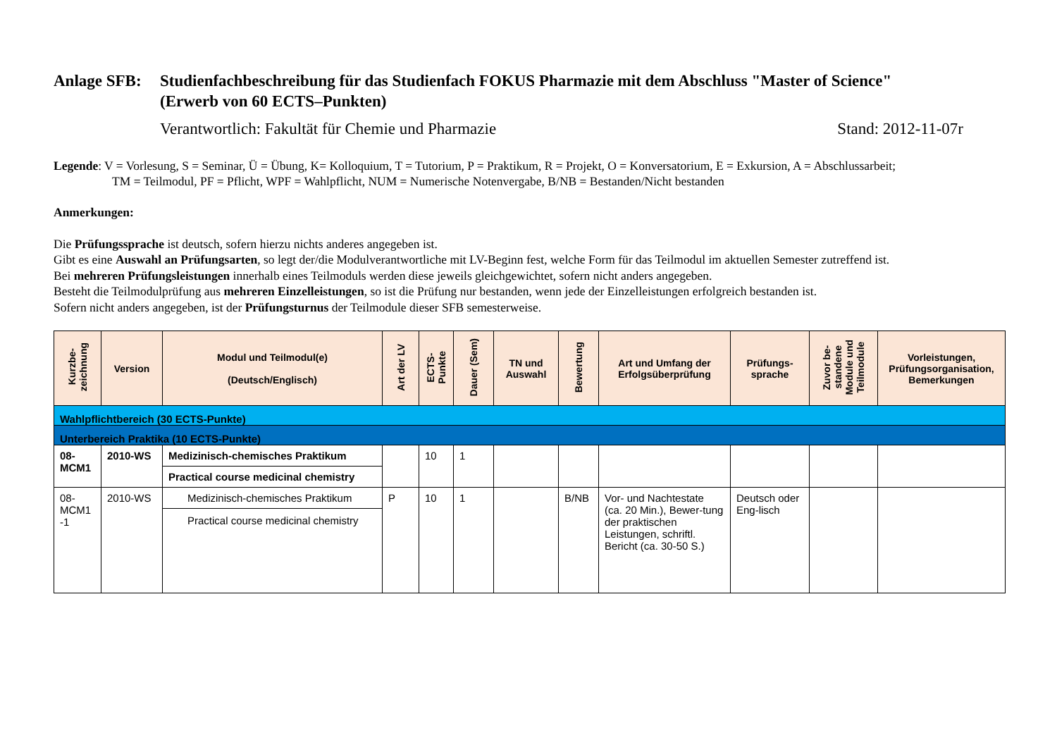Anlage SFB:
Studienfachbeschreibung für das Studienfach FOKUS Pharmazie mit dem Abschluss "Master of Science"
(Erwerb von 60 ECTS–Punkten)
Verantwortlich: Fakultät für Chemie und Pharmazie Stand: 2012-11-07r
Legende: V = Vorlesung, S = Seminar, Ü = Übung, K= Kolloquium, T = Tutorium, P = Praktikum, R = Projekt, O = Konversatorium, E = Exkursion, A = Abschlussarbeit;
TM = Teilmodul, PF = Pflicht, WPF = Wahlpflicht, NUM = Numerische Notenvergabe, B/NB = Bestanden/Nicht bestanden
Anmerkungen:
Die Prüfungssprache ist deutsch, sofern hierzu nichts anderes angegeben ist.
Gibt es eine Auswahl an Prüfungsarten, so legt der/die Modulverantwortliche mit LV-Beginn fest, welche Form für das Teilmodul im aktuellen Semester zutreffend ist.
Bei mehreren Prüfungsleistungen innerhalb eines Teilmoduls werden diese jeweils gleichgewichtet, sofern nicht anders angegeben.
Besteht die Teilmodulprüfung aus mehreren Einzelleistungen, so ist die Prüfung nur bestanden, wenn jede der Einzelleistungen erfolgreich bestanden ist.
Sofern nicht anders angegeben, ist der Prüfungsturnus der Teilmodule dieser SFB semesterweise.
| Kurzbe- zeichnung | Version | Modul und Teilmodul(e) (Deutsch/Englisch) | Art der LV | ECTS- Punkte | Dauer (Sem) | TN und Auswahl | Bewertung | Art und Umfang der Erfolgsüberprüfung | Prüfungs- sprache | Zuvor be- standene Module und Teilmodule | Vorleistungen, Prüfungsorganisation, Bemerkungen |
| --- | --- | --- | --- | --- | --- | --- | --- | --- | --- | --- | --- |
| Wahlpflichtbereich (30 ECTS-Punkte) | | | | | | | | | | | |
| Unterbereich Praktika (10 ECTS-Punkte) | | | | | | | | | | | |
| 08- MCM1 | 2010-WS | Medizinisch-chemisches Praktikum Practical course medicinal chemistry | | 10 | 1 | | | | | | |
| 08- MCM1 -1 | 2010-WS | Medizinisch-chemisches Praktikum Practical course medicinal chemistry | P | 10 | 1 | | B/NB | Vor- und Nachtestate (ca. 20 Min.), Bewer-tung der praktischen Leistungen, schriftl. Bericht (ca. 30-50 S.) | Deutsch oder Eng-lisch | | |